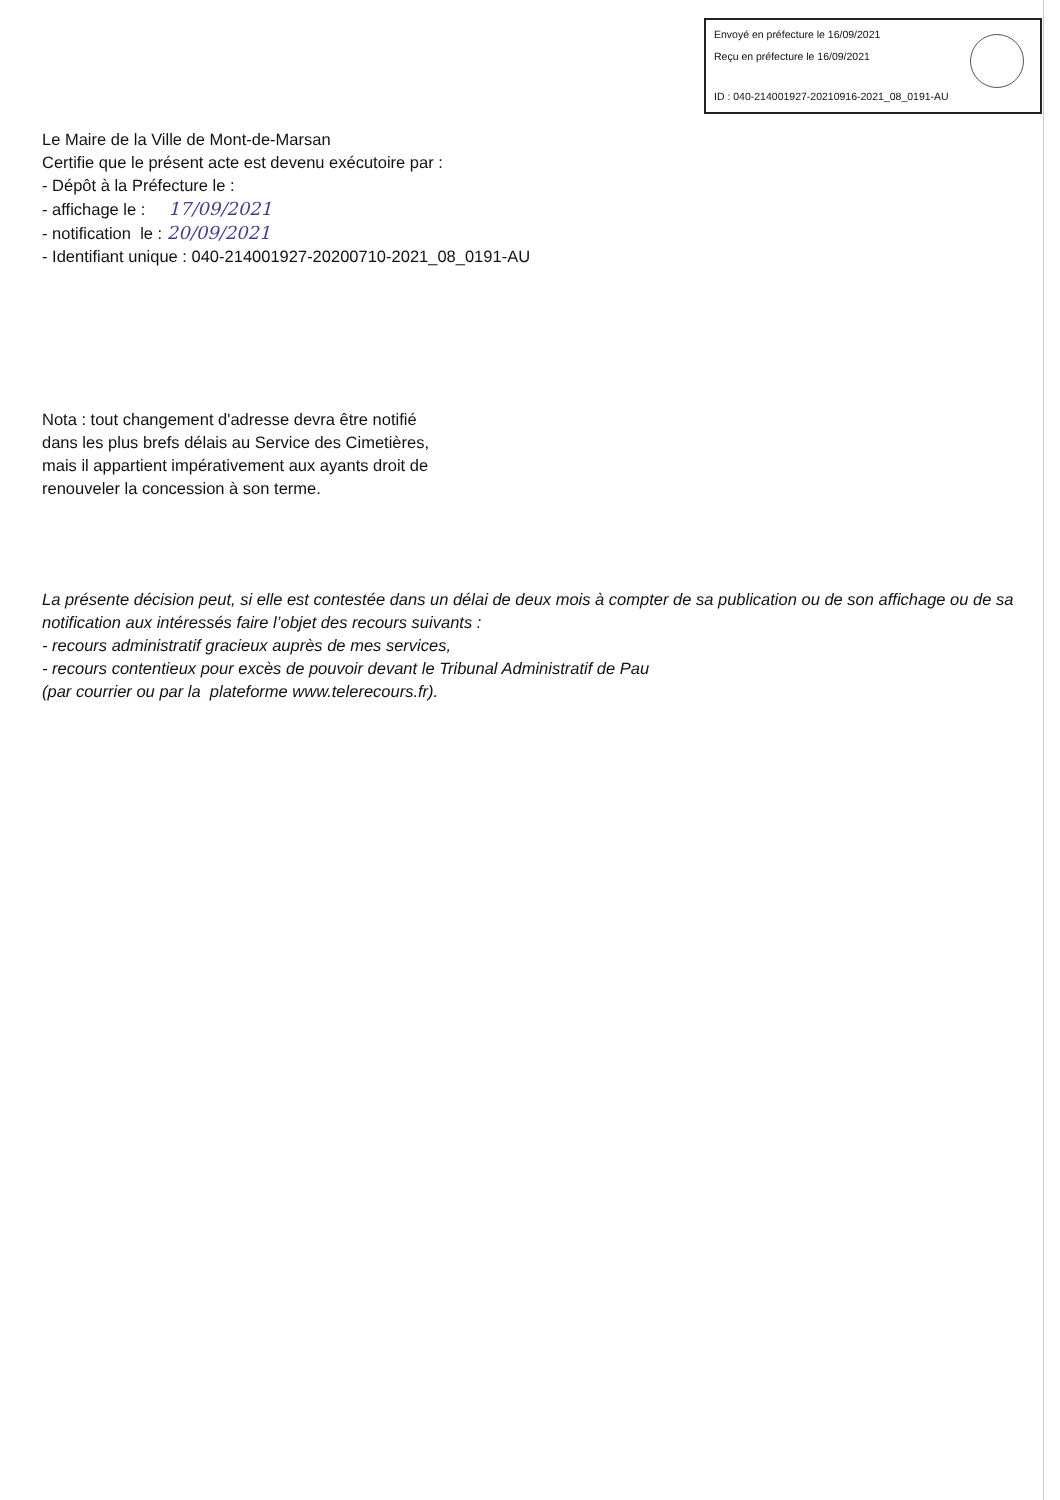Envoyé en préfecture le 16/09/2021
Reçu en préfecture le 16/09/2021
ID : 040-214001927-20210916-2021_08_0191-AU
Le Maire de la Ville de Mont-de-Marsan
Certifie que le présent acte est devenu exécutoire par :
- Dépôt à la Préfecture le :
- affichage le : 17/09/2021
- notification le : 20/09/2021
- Identifiant unique : 040-214001927-20200710-2021_08_0191-AU
Nota : tout changement d'adresse devra être notifié
dans les plus brefs délais au Service des Cimetières,
mais il appartient impérativement aux ayants droit de
renouveler la concession à son terme.
La présente décision peut, si elle est contestée dans un délai de deux mois à compter de sa publication ou de son affichage ou de sa notification aux intéressés faire l’objet des recours suivants :
- recours administratif gracieux auprès de mes services,
- recours contentieux pour excès de pouvoir devant le Tribunal Administratif de Pau
(par courrier ou par la plateforme www.telerecours.fr).